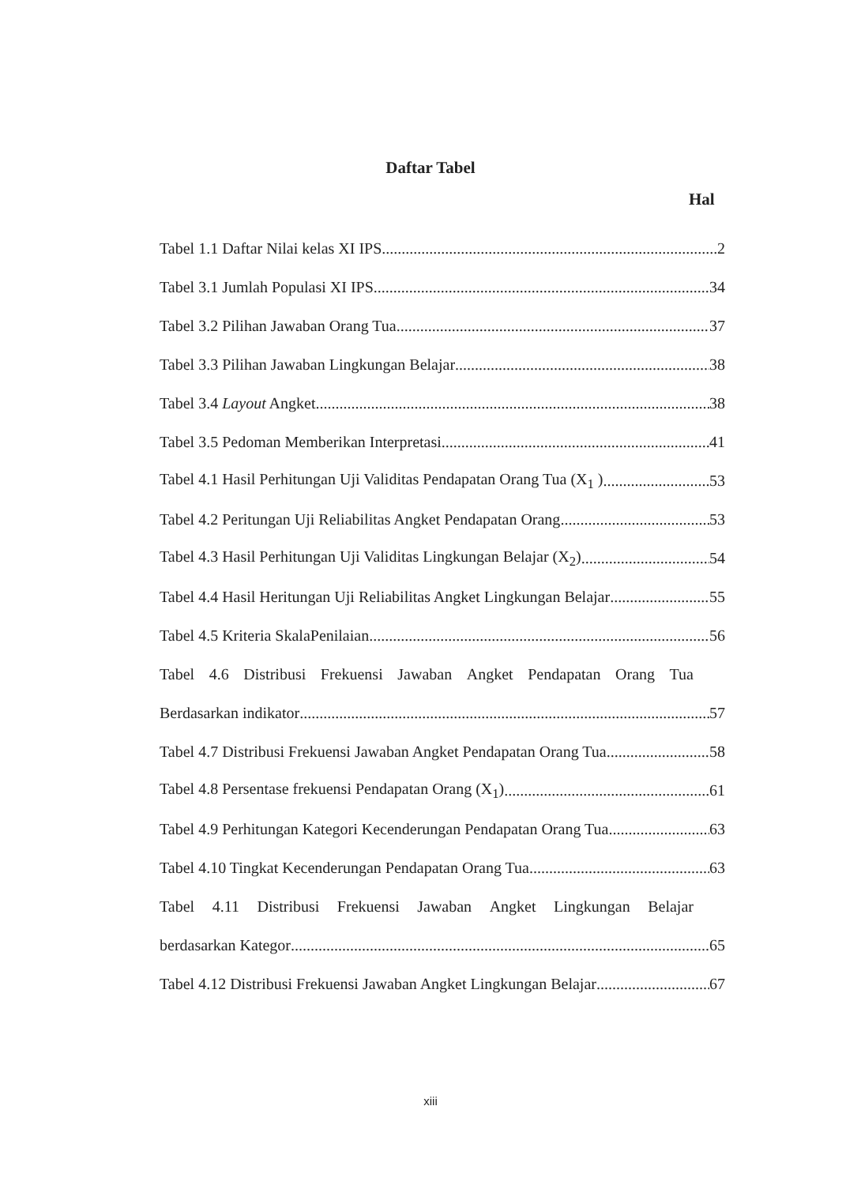Daftar Tabel
Hal
Tabel 1.1 Daftar Nilai kelas XI IPS 2
Tabel 3.1 Jumlah Populasi XI IPS 34
Tabel 3.2 Pilihan Jawaban Orang Tua 37
Tabel 3.3 Pilihan Jawaban Lingkungan Belajar 38
Tabel 3.4 Layout Angket 38
Tabel 3.5 Pedoman Memberikan Interpretasi 41
Tabel 4.1 Hasil Perhitungan Uji Validitas Pendapatan Orang Tua (X<sub>1</sub> ) 53
Tabel 4.2 Peritungan Uji Reliabilitas Angket Pendapatan Orang 53
Tabel 4.3 Hasil Perhitungan Uji Validitas Lingkungan Belajar (X<sub>2</sub>) 54
Tabel 4.4 Hasil Heritungan Uji Reliabilitas Angket Lingkungan Belajar 55
Tabel 4.5 Kriteria SkalaPenilaian 56
Tabel 4.6 Distribusi Frekuensi Jawaban Angket Pendapatan Orang Tua
Berdasarkan indikator 57
Tabel 4.7 Distribusi Frekuensi Jawaban Angket Pendapatan Orang Tua 58
Tabel 4.8 Persentase frekuensi Pendapatan Orang (X<sub>1</sub>) 61
Tabel 4.9 Perhitungan Kategori Kecenderungan Pendapatan Orang Tua 63
Tabel 4.10 Tingkat Kecenderungan Pendapatan Orang Tua 63
Tabel 4.11 Distribusi Frekuensi Jawaban Angket Lingkungan Belajar
berdasarkan Kategor 65
Tabel 4.12 Distribusi Frekuensi Jawaban Angket Lingkungan Belajar 67
xiii